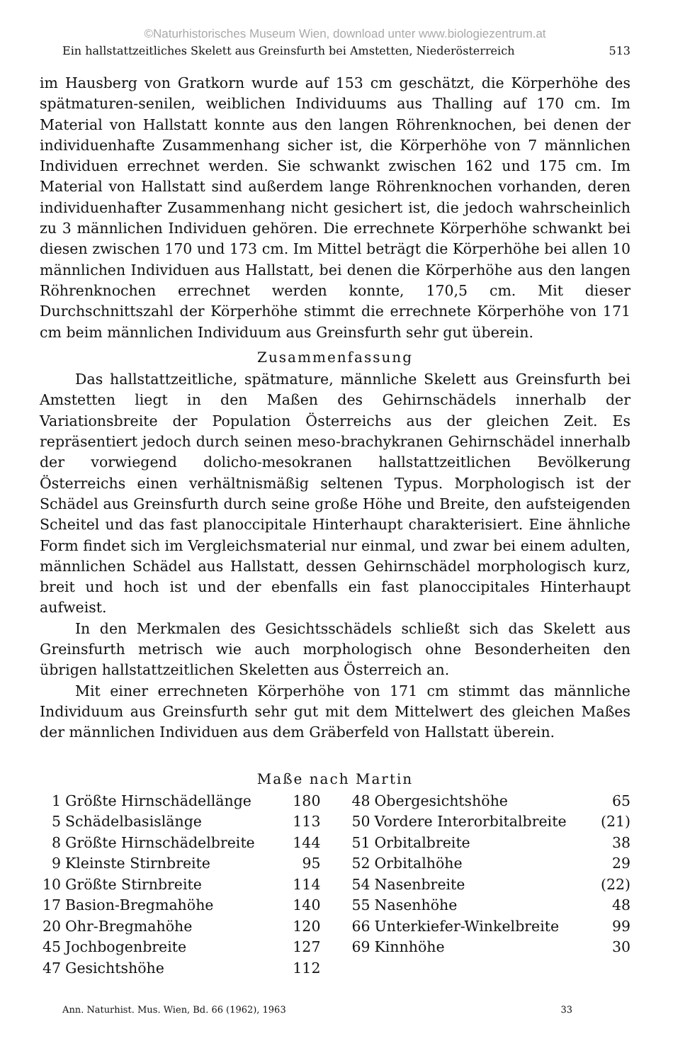©Naturhistorisches Museum Wien, download unter www.biologiezentrum.at
Ein hallstattzeitliches Skelett aus Greinsfurth bei Amstetten, Niederösterreich 513
im Hausberg von Gratkorn wurde auf 153 cm geschätzt, die Körperhöhe des spätmaturen-senilen, weiblichen Individuums aus Thalling auf 170 cm. Im Material von Hallstatt konnte aus den langen Röhrenknochen, bei denen der individuenhafte Zusammenhang sicher ist, die Körperhöhe von 7 männlichen Individuen errechnet werden. Sie schwankt zwischen 162 und 175 cm. Im Material von Hallstatt sind außerdem lange Röhrenknochen vorhanden, deren individuenhafter Zusammenhang nicht gesichert ist, die jedoch wahrscheinlich zu 3 männlichen Individuen gehören. Die errechnete Körperhöhe schwankt bei diesen zwischen 170 und 173 cm. Im Mittel beträgt die Körperhöhe bei allen 10 männlichen Individuen aus Hallstatt, bei denen die Körperhöhe aus den langen Röhrenknochen errechnet werden konnte, 170,5 cm. Mit dieser Durchschnittszahl der Körperhöhe stimmt die errechnete Körperhöhe von 171 cm beim männlichen Individuum aus Greinsfurth sehr gut überein.
Zusammenfassung
Das hallstattzeitliche, spätmature, männliche Skelett aus Greinsfurth bei Amstetten liegt in den Maßen des Gehirnschädels innerhalb der Variationsbreite der Population Österreichs aus der gleichen Zeit. Es repräsentiert jedoch durch seinen meso-brachykranen Gehirnschädel innerhalb der vorwiegend dolicho-mesokranen hallstattzeitlichen Bevölkerung Österreichs einen verhältnismäßig seltenen Typus. Morphologisch ist der Schädel aus Greinsfurth durch seine große Höhe und Breite, den aufsteigenden Scheitel und das fast planoccipitale Hinterhaupt charakterisiert. Eine ähnliche Form findet sich im Vergleichsmaterial nur einmal, und zwar bei einem adulten, männlichen Schädel aus Hallstatt, dessen Gehirnschädel morphologisch kurz, breit und hoch ist und der ebenfalls ein fast planoccipitales Hinterhaupt aufweist.
In den Merkmalen des Gesichtsschädels schließt sich das Skelett aus Greinsfurth metrisch wie auch morphologisch ohne Besonderheiten den übrigen hallstattzeitlichen Skeletten aus Österreich an.
Mit einer errechneten Körperhöhe von 171 cm stimmt das männliche Individuum aus Greinsfurth sehr gut mit dem Mittelwert des gleichen Maßes der männlichen Individuen aus dem Gräberfeld von Hallstatt überein.
Maße nach Martin
| 1 | Größte Hirnschädellänge | 180 | 48 | Obergesichtshöhe | 65 |
| 5 | Schädelbasislänge | 113 | 50 | Vordere Interorbitalbreite | (21) |
| 8 | Größte Hirnschädelbreite | 144 | 51 | Orbitalbreite | 38 |
| 9 | Kleinste Stirnbreite | 95 | 52 | Orbitalhöhe | 29 |
| 10 | Größte Stirnbreite | 114 | 54 | Nasenbreite | (22) |
| 17 | Basion-Bregmahöhe | 140 | 55 | Nasenhöhe | 48 |
| 20 | Ohr-Bregmahöhe | 120 | 66 | Unterkiefer-Winkelbreite | 99 |
| 45 | Jochbogenbreite | 127 | 69 | Kinnhöhe | 30 |
| 47 | Gesichtshöhe | 112 | | | |
Ann. Naturhist. Mus. Wien, Bd. 66 (1962), 1963 33